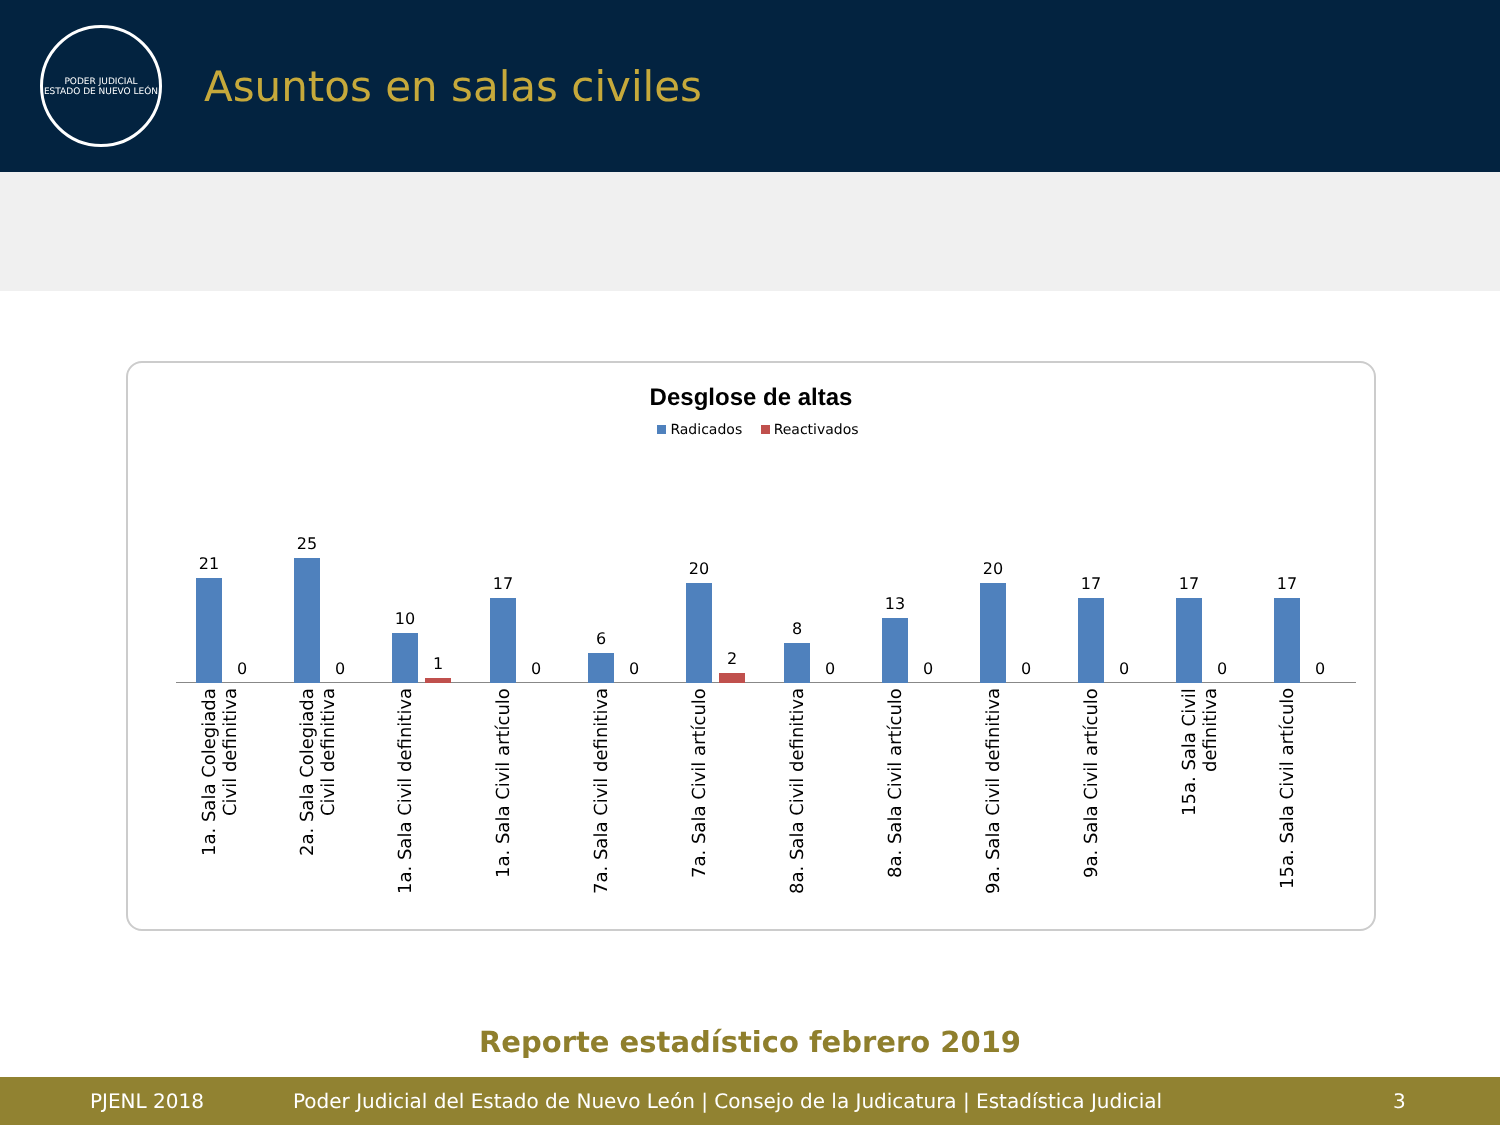PODER JUDICIAL
ESTADO DE NUEVO LEÓN
Asuntos en salas civiles
Desglose de altas
Radicados Reactivados
21
0
1a. Sala Colegiada Civil definitiva
25
0
2a. Sala Colegiada Civil definitiva
10
1
1a. Sala Civil definitiva
17
0
1a. Sala Civil artículo
6
0
7a. Sala Civil definitiva
20
2
7a. Sala Civil artículo
8
0
8a. Sala Civil definitiva
13
0
8a. Sala Civil artículo
20
0
9a. Sala Civil definitiva
17
0
9a. Sala Civil artículo
17
0
15a. Sala Civil definitiva
17
0
15a. Sala Civil artículo
Reporte estadístico febrero 2019
PJENL 2018 Poder Judicial del Estado de Nuevo León | Consejo de la Judicatura | Estadística Judicial 3